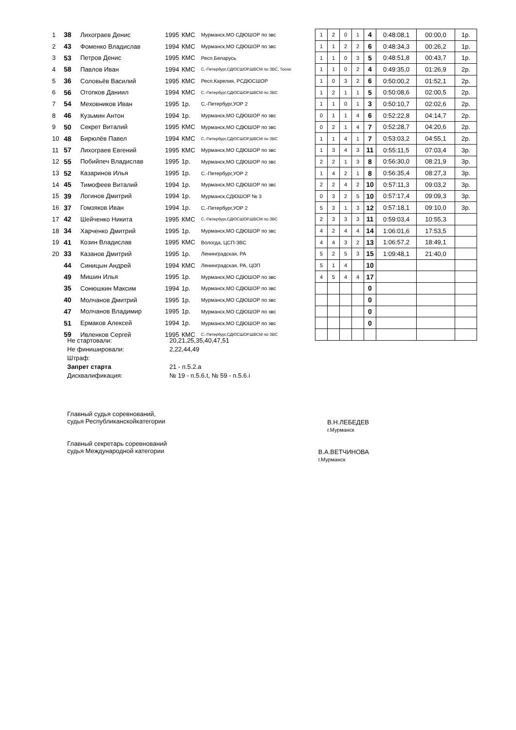| 1 | 38 | Лихограев Денис | 1995 | КМС | Мурманск,МО СДЮШОР по звс | | 1 | 2 | 0 | 1 | 4 | 0:48:08,1 | 00:00,0 | 1р. |
| 2 | 43 | Фоменко Владислав | 1994 | КМС | Мурманск,МО СДЮШОР по звс | | 1 | 1 | 2 | 2 | 6 | 0:48:34,3 | 00:26,2 | 1р. |
| 3 | 53 | Петров Денис | 1995 | КМС | Респ.Беларусь | | 1 | 1 | 0 | 3 | 5 | 0:48:51,8 | 00:43,7 | 1р. |
| 4 | 58 | Павлов Иван | 1994 | КМС | С.-Петербург,СДЮСШОР,ШВСМ по ЗВС, Тосно | | 1 | 1 | 0 | 2 | 4 | 0:49:35,0 | 01:26,9 | 2р. |
| 5 | 36 | Соловьёв Василий | 1995 | КМС | Респ.Карелия, РСДЮСШОР | | 1 | 0 | 3 | 2 | 6 | 0:50:00,2 | 01:52,1 | 2р. |
| 6 | 56 | Отопков Даниил | 1994 | КМС | С.-Петербург,СДЮСШОР,ШВСМ по ЗВС | | 1 | 2 | 1 | 1 | 5 | 0:50:08,6 | 02:00,5 | 2р. |
| 7 | 54 | Меховников Иван | 1995 | 1р. | С.-Петербург,УОР 2 | | 1 | 1 | 0 | 1 | 3 | 0:50:10,7 | 02:02,6 | 2р. |
| 8 | 46 | Кузьмин Антон | 1994 | 1р. | Мурманск,МО СДЮШОР по звс | | 0 | 1 | 1 | 4 | 6 | 0:52:22,8 | 04:14,7 | 2р. |
| 9 | 50 | Секрет Виталий | 1995 | КМС | Мурманск,МО СДЮШОР по звс | | 0 | 2 | 1 | 4 | 7 | 0:52:28,7 | 04:20,6 | 2р. |
| 10 | 48 | Бирюлёв Павел | 1994 | КМС | С.-Петербург,СДЮСШОР,ШВСМ по ЗВС | | 1 | 1 | 4 | 1 | 7 | 0:53:03,2 | 04:55,1 | 2р. |
| 11 | 57 | Лихограев Евгений | 1995 | КМС | Мурманск,МО СДЮШОР по звс | | 1 | 3 | 4 | 3 | 11 | 0:55:11,5 | 07:03,4 | 3р. |
| 12 | 55 | Побийпеч Владислав | 1995 | 1р. | Мурманск,МО СДЮШОР по звс | | 2 | 2 | 1 | 3 | 8 | 0:56:30,0 | 08:21,9 | 3р. |
| 13 | 52 | Казаринов Илья | 1995 | 1р. | С.-Петербург,УОР 2 | | 1 | 4 | 2 | 1 | 8 | 0:56:35,4 | 08:27,3 | 3р. |
| 14 | 45 | Тимофеев Виталий | 1994 | 1р. | Мурманск,МО СДЮШОР по звс | | 2 | 2 | 4 | 2 | 10 | 0:57:11,3 | 09:03,2 | 3р. |
| 15 | 39 | Логинов Дмитрий | 1994 | 1р. | Мурманск,СДЮШОР № 3 | | 0 | 3 | 2 | 5 | 10 | 0:57:17,4 | 09:09,3 | 3р. |
| 16 | 37 | Гомзяков Иван | 1994 | 1р. | С.-Петербург,УОР 2 | | 5 | 3 | 1 | 3 | 12 | 0:57:18,1 | 09:10,0 | 3р. |
| 17 | 42 | Шейченко Никита | 1995 | КМС | С.-Петербург,СДЮСШОР,ШВСМ по ЗВС | | 2 | 3 | 3 | 3 | 11 | 0:59:03,4 | 10:55,3 | |
| 18 | 34 | Харченко Дмитрий | 1995 | 1р. | Мурманск,МО СДЮШОР по звс | | 4 | 2 | 4 | 4 | 14 | 1:06:01,6 | 17:53,5 | |
| 19 | 41 | Козин Владислав | 1995 | КМС | Вологда, ЦСП-ЗВС | | 4 | 4 | 3 | 2 | 13 | 1:06:57,2 | 18:49,1 | |
| 20 | 33 | Казанов Дмитрий | 1995 | 1р. | Ленинградская, РА | | 5 | 2 | 5 | 3 | 15 | 1:09:48,1 | 21:40,0 | |
| | 44 | Синицын Андрей | 1994 | КМС | Ленинградская, РА, ЦОП | | 5 | 1 | 4 | | 10 | | | |
| | 49 | Мишин Илья | 1995 | 1р. | Мурманск,МО СДЮШОР по звс | | 4 | 5 | 4 | 4 | 17 | | | |
| | 35 | Сонюшкин Максим | 1994 | 1р. | Мурманск,МО СДЮШОР по звс | | | | | | 0 | | | |
| | 40 | Молчанов Дмитрий | 1995 | 1р. | Мурманск,МО СДЮШОР по звс | | | | | | 0 | | | |
| | 47 | Молчанов Владимир | 1995 | 1р. | Мурманск,МО СДЮШОР по звс | | | | | | 0 | | | |
| | 51 | Ермаков Алексей | 1994 | 1р. | Мурманск,МО СДЮШОР по звс | | | | | | 0 | | | |
| | 59 | Ивленков Сергей | 1995 | КМС | С.-Петербург,СДЮСШОР,ШВСМ по ЗВС | | | | | | | | | |
Не стартовали: 20,21,25,35,40,47,51
Не финишировали: 2,22,44,49
Штраф:
Запрет старта 21 - п.5.2.а
Дисквалификация: № 19 - п.5.6.t, № 59 - п.5.6.i
Главный судья соревнований,
судья Республиканскойкатегории
В.Н.ЛЕБЕДЕВ
г.Мурманск
Главный секретарь соревнований
судья Международной категории
В.А.ВЕТЧИНОВА
г.Мурманск